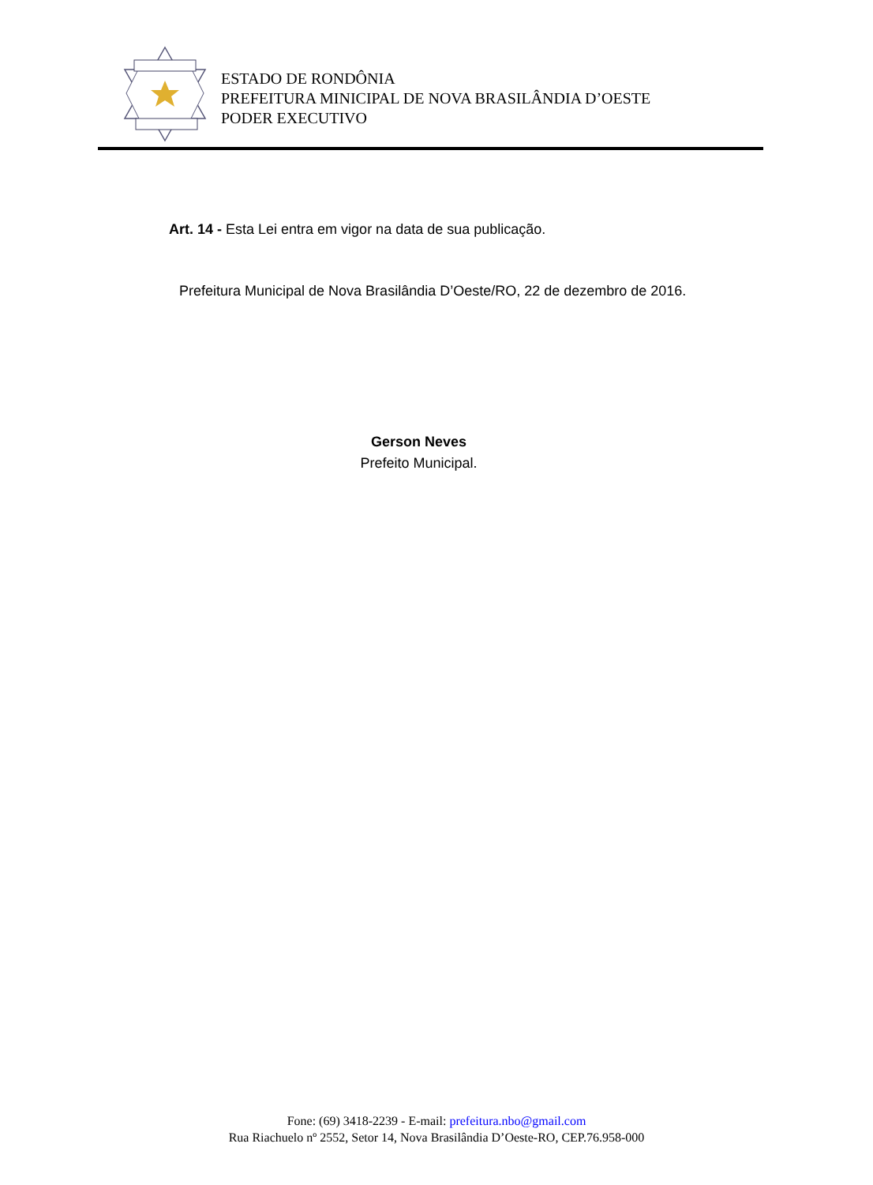ESTADO DE RONDÔNIA
PREFEITURA MINICIPAL DE NOVA BRASILÂNDIA D’OESTE
PODER EXECUTIVO
Art. 14 - Esta Lei entra em vigor na data de sua publicação.
Prefeitura Municipal de Nova Brasilândia D’Oeste/RO, 22 de dezembro de 2016.
Gerson Neves
Prefeito Municipal.
Fone: (69) 3418-2239 - E-mail: prefeitura.nbo@gmail.com
Rua Riachuelo nº 2552, Setor 14, Nova Brasilândia D’Oeste-RO, CEP.76.958-000